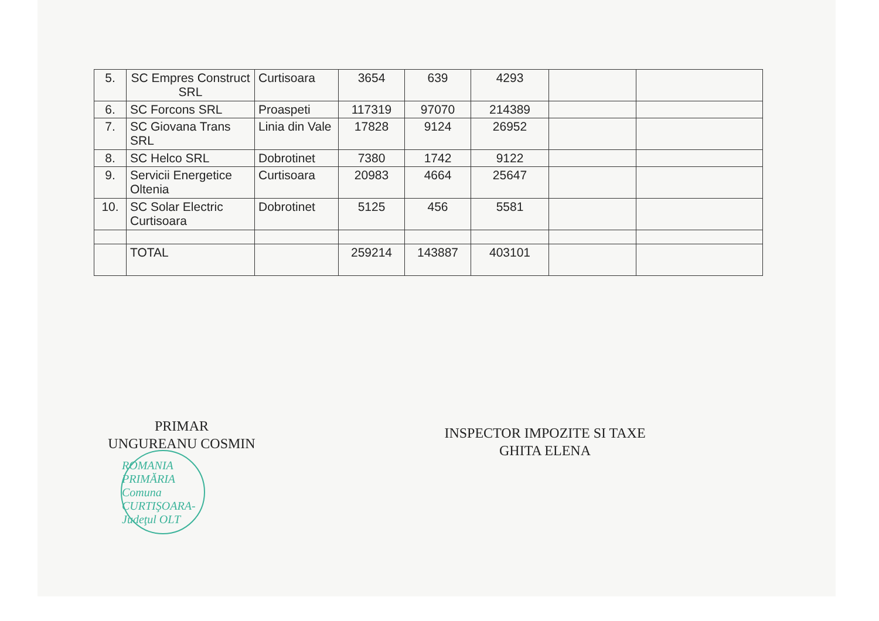| 5. | SC Empres Construct SRL | Curtisoara | 3654 | 639 | 4293 | | |
| 6. | SC Forcons SRL | Proaspeti | 117319 | 97070 | 214389 | | |
| 7. | SC Giovana Trans SRL | Linia din Vale | 17828 | 9124 | 26952 | | |
| 8. | SC Helco SRL | Dobrotinet | 7380 | 1742 | 9122 | | |
| 9. | Servicii Energetice Oltenia | Curtisoara | 20983 | 4664 | 25647 | | |
| 10. | SC Solar Electric Curtisoara | Dobrotinet | 5125 | 456 | 5581 | | |
| | TOTAL | | 259214 | 143887 | 403101 | | |
PRIMAR
UNGUREANU COSMIN
INSPECTOR IMPOZITE SI TAXE
GHITA ELENA
ROMANIA PRIMĂRIA Comuna CURTIŞOARA-Judeţul OLT